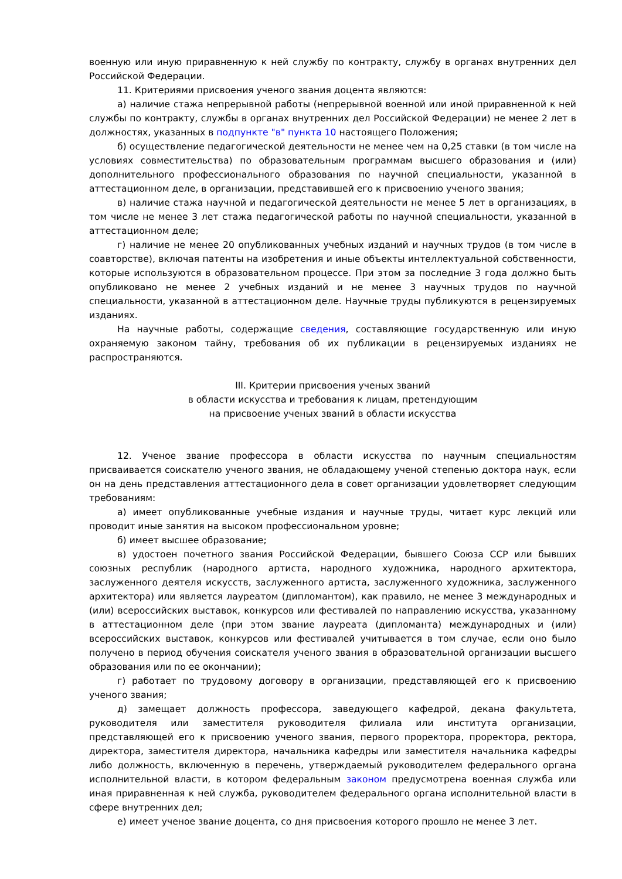военную или иную приравненную к ней службу по контракту, службу в органах внутренних дел Российской Федерации.
11. Критериями присвоения ученого звания доцента являются:
а) наличие стажа непрерывной работы (непрерывной военной или иной приравненной к ней службы по контракту, службы в органах внутренних дел Российской Федерации) не менее 2 лет в должностях, указанных в подпункте "в" пункта 10 настоящего Положения;
б) осуществление педагогической деятельности не менее чем на 0,25 ставки (в том числе на условиях совместительства) по образовательным программам высшего образования и (или) дополнительного профессионального образования по научной специальности, указанной в аттестационном деле, в организации, представившей его к присвоению ученого звания;
в) наличие стажа научной и педагогической деятельности не менее 5 лет в организациях, в том числе не менее 3 лет стажа педагогической работы по научной специальности, указанной в аттестационном деле;
г) наличие не менее 20 опубликованных учебных изданий и научных трудов (в том числе в соавторстве), включая патенты на изобретения и иные объекты интеллектуальной собственности, которые используются в образовательном процессе. При этом за последние 3 года должно быть опубликовано не менее 2 учебных изданий и не менее 3 научных трудов по научной специальности, указанной в аттестационном деле. Научные труды публикуются в рецензируемых изданиях.
На научные работы, содержащие сведения, составляющие государственную или иную охраняемую законом тайну, требования об их публикации в рецензируемых изданиях не распространяются.
III. Критерии присвоения ученых званий
в области искусства и требования к лицам, претендующим
на присвоение ученых званий в области искусства
12. Ученое звание профессора в области искусства по научным специальностям присваивается соискателю ученого звания, не обладающему ученой степенью доктора наук, если он на день представления аттестационного дела в совет организации удовлетворяет следующим требованиям:
а) имеет опубликованные учебные издания и научные труды, читает курс лекций или проводит иные занятия на высоком профессиональном уровне;
б) имеет высшее образование;
в) удостоен почетного звания Российской Федерации, бывшего Союза ССР или бывших союзных республик (народного артиста, народного художника, народного архитектора, заслуженного деятеля искусств, заслуженного артиста, заслуженного художника, заслуженного архитектора) или является лауреатом (дипломантом), как правило, не менее 3 международных и (или) всероссийских выставок, конкурсов или фестивалей по направлению искусства, указанному в аттестационном деле (при этом звание лауреата (дипломанта) международных и (или) всероссийских выставок, конкурсов или фестивалей учитывается в том случае, если оно было получено в период обучения соискателя ученого звания в образовательной организации высшего образования или по ее окончании);
г) работает по трудовому договору в организации, представляющей его к присвоению ученого звания;
д) замещает должность профессора, заведующего кафедрой, декана факультета, руководителя или заместителя руководителя филиала или института организации, представляющей его к присвоению ученого звания, первого проректора, проректора, ректора, директора, заместителя директора, начальника кафедры или заместителя начальника кафедры либо должность, включенную в перечень, утверждаемый руководителем федерального органа исполнительной власти, в котором федеральным законом предусмотрена военная служба или иная приравненная к ней служба, руководителем федерального органа исполнительной власти в сфере внутренних дел;
е) имеет ученое звание доцента, со дня присвоения которого прошло не менее 3 лет.